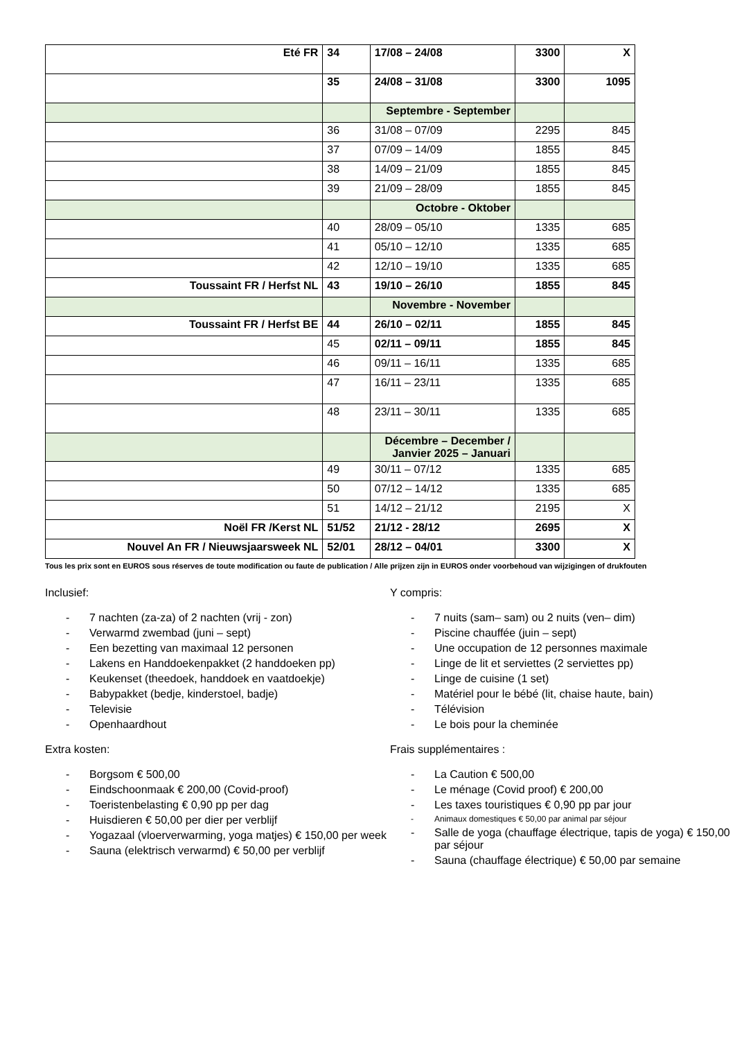| Eté FR | 34 | 17/08 – 24/08 | 3300 | X |
| | 35 | 24/08 – 31/08 | 3300 | 1095 |
| | | Septembre - September | | |
| | 36 | 31/08 – 07/09 | 2295 | 845 |
| | 37 | 07/09 – 14/09 | 1855 | 845 |
| | 38 | 14/09 – 21/09 | 1855 | 845 |
| | 39 | 21/09 – 28/09 | 1855 | 845 |
| | | Octobre - Oktober | | |
| | 40 | 28/09 – 05/10 | 1335 | 685 |
| | 41 | 05/10 – 12/10 | 1335 | 685 |
| | 42 | 12/10 – 19/10 | 1335 | 685 |
| Toussaint FR / Herfst NL | 43 | 19/10 – 26/10 | 1855 | 845 |
| | | Novembre - November | | |
| Toussaint FR / Herfst BE | 44 | 26/10 – 02/11 | 1855 | 845 |
| | 45 | 02/11 – 09/11 | 1855 | 845 |
| | 46 | 09/11 – 16/11 | 1335 | 685 |
| | 47 | 16/11 – 23/11 | 1335 | 685 |
| | 48 | 23/11 – 30/11 | 1335 | 685 |
| | | Décembre – December / Janvier 2025 – Januari | | |
| | 49 | 30/11 – 07/12 | 1335 | 685 |
| | 50 | 07/12 – 14/12 | 1335 | 685 |
| | 51 | 14/12 – 21/12 | 2195 | X |
| Noël FR /Kerst NL | 51/52 | 21/12 - 28/12 | 2695 | X |
| Nouvel An FR / Nieuwsjaarsweek NL | 52/01 | 28/12 – 04/01 | 3300 | X |
Tous les prix sont en EUROS sous réserves de toute modification ou faute de publication / Alle prijzen zijn in EUROS onder voorbehoud van wijzigingen of drukfouten
Inclusief:
- 7 nachten (za-za) of 2 nachten (vrij - zon)
- Verwarmd zwembad (juni – sept)
- Een bezetting van maximaal 12 personen
- Lakens en Handdoekenpakket (2 handdoeken pp)
- Keukenset (theedoek, handdoek en vaatdoekje)
- Babypakket (bedje, kinderstoel, badje)
- Televisie
- Openhaardhout
Extra kosten:
- Borgsom € 500,00
- Eindschoonmaak € 200,00 (Covid-proof)
- Toeristenbelasting € 0,90 pp per dag
- Huisdieren € 50,00 per dier per verblijf
- Yogazaal (vloerverwarming, yoga matjes) € 150,00 per week
- Sauna (elektrisch verwarmd) € 50,00 per verblijf
Y compris:
- 7 nuits (sam– sam) ou 2 nuits (ven– dim)
- Piscine chauffée (juin – sept)
- Une occupation de 12 personnes maximale
- Linge de lit et serviettes (2 serviettes pp)
- Linge de cuisine (1 set)
- Matériel pour le bébé (lit, chaise haute, bain)
- Télévision
- Le bois pour la cheminée
Frais supplémentaires :
- La Caution € 500,00
- Le ménage (Covid proof) € 200,00
- Les taxes touristiques € 0,90 pp par jour
- Animaux domestiques € 50,00 par animal par séjour
- Salle de yoga (chauffage électrique, tapis de yoga) € 150,00 par séjour
- Sauna (chauffage électrique) € 50,00 par semaine